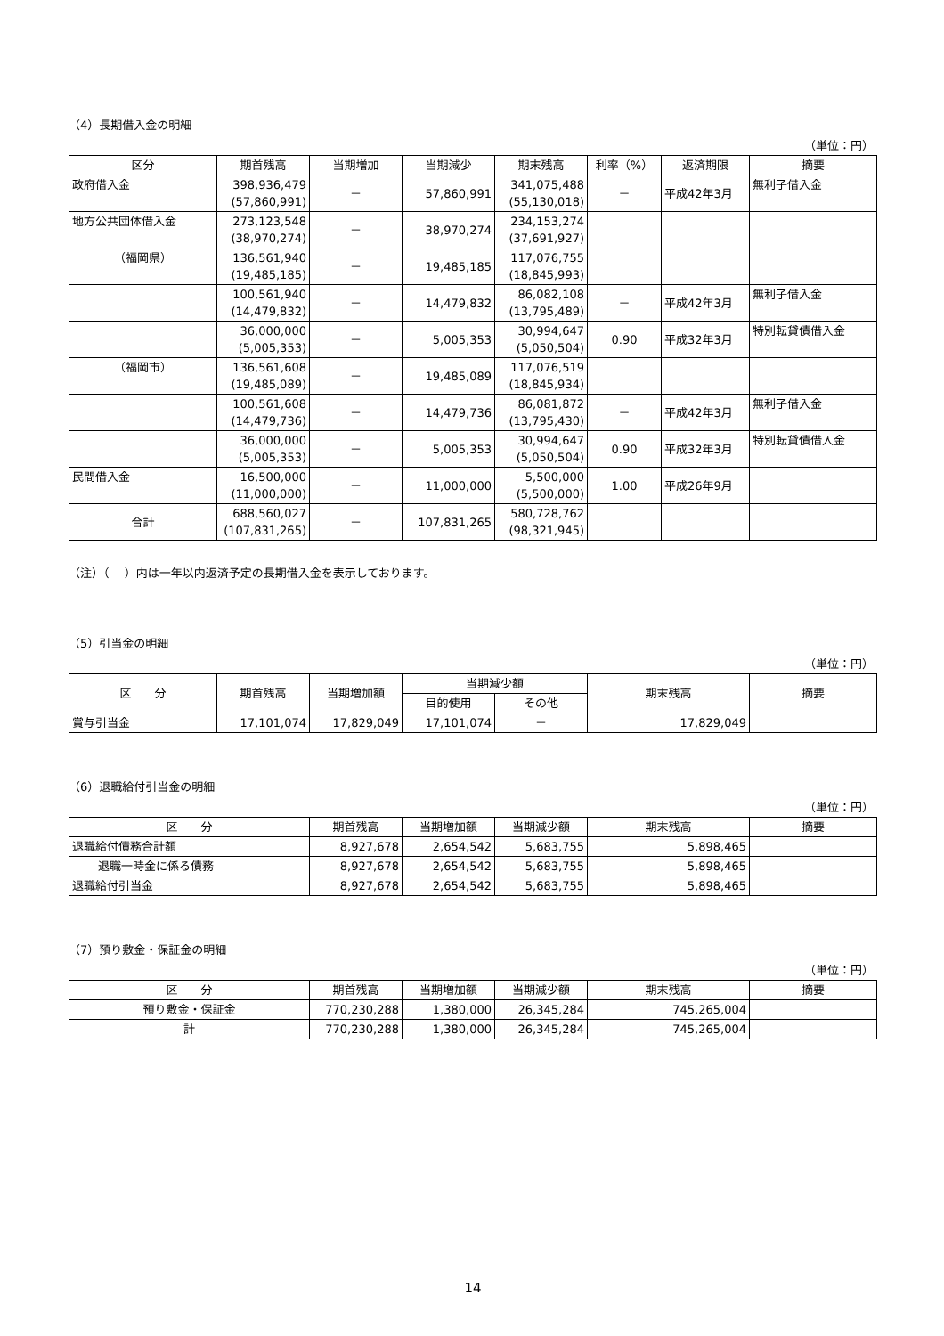（4）長期借入金の明細
（単位：円）
| 区分 | 期首残高 | 当期増加 | 当期減少 | 期末残高 | 利率（%） | 返済期限 | 摘要 |
| --- | --- | --- | --- | --- | --- | --- | --- |
| 政府借入金 | 398,936,479 (57,860,991) | － | 57,860,991 | 341,075,488 (55,130,018) | － | 平成42年3月 | 無利子借入金 |
| 地方公共団体借入金 | 273,123,548 (38,970,274) | － | 38,970,274 | 234,153,274 (37,691,927) | | | |
| （福岡県） | 136,561,940 (19,485,185) | － | 19,485,185 | 117,076,755 (18,845,993) | | | |
| | 100,561,940 (14,479,832) | － | 14,479,832 | 86,082,108 (13,795,489) | － | 平成42年3月 | 無利子借入金 |
| | 36,000,000 (5,005,353) | － | 5,005,353 | 30,994,647 (5,050,504) | 0.90 | 平成32年3月 | 特別転貸債借入金 |
| （福岡市） | 136,561,608 (19,485,089) | － | 19,485,089 | 117,076,519 (18,845,934) | | | |
| | 100,561,608 (14,479,736) | － | 14,479,736 | 86,081,872 (13,795,430) | － | 平成42年3月 | 無利子借入金 |
| | 36,000,000 (5,005,353) | － | 5,005,353 | 30,994,647 (5,050,504) | 0.90 | 平成32年3月 | 特別転貸債借入金 |
| 民間借入金 | 16,500,000 (11,000,000) | － | 11,000,000 | 5,500,000 (5,500,000) | 1.00 | 平成26年9月 | |
| 合計 | 688,560,027 (107,831,265) | － | 107,831,265 | 580,728,762 (98,321,945) | | | |
（注）（　 ）内は一年以内返済予定の長期借入金を表示しております。
（5）引当金の明細
（単位：円）
| 区 分 | 期首残高 | 当期増加額 | 当期減少額 | | 期末残高 | 摘要 |
| --- | --- | --- | --- | --- | --- | --- |
| | | | 目的使用 | その他 | | |
| 賞与引当金 | 17,101,074 | 17,829,049 | 17,101,074 | － | 17,829,049 | |
（6）退職給付引当金の明細
（単位：円）
| 区 分 | 期首残高 | 当期増加額 | 当期減少額 | 期末残高 | 摘要 |
| --- | --- | --- | --- | --- | --- |
| 退職給付債務合計額 | 8,927,678 | 2,654,542 | 5,683,755 | 5,898,465 | |
| 退職一時金に係る債務 | 8,927,678 | 2,654,542 | 5,683,755 | 5,898,465 | |
| 退職給付引当金 | 8,927,678 | 2,654,542 | 5,683,755 | 5,898,465 | |
（7）預り敷金・保証金の明細
（単位：円）
| 区 分 | 期首残高 | 当期増加額 | 当期減少額 | 期末残高 | 摘要 |
| --- | --- | --- | --- | --- | --- |
| 預り敷金・保証金 | 770,230,288 | 1,380,000 | 26,345,284 | 745,265,004 | |
| 計 | 770,230,288 | 1,380,000 | 26,345,284 | 745,265,004 | |
14